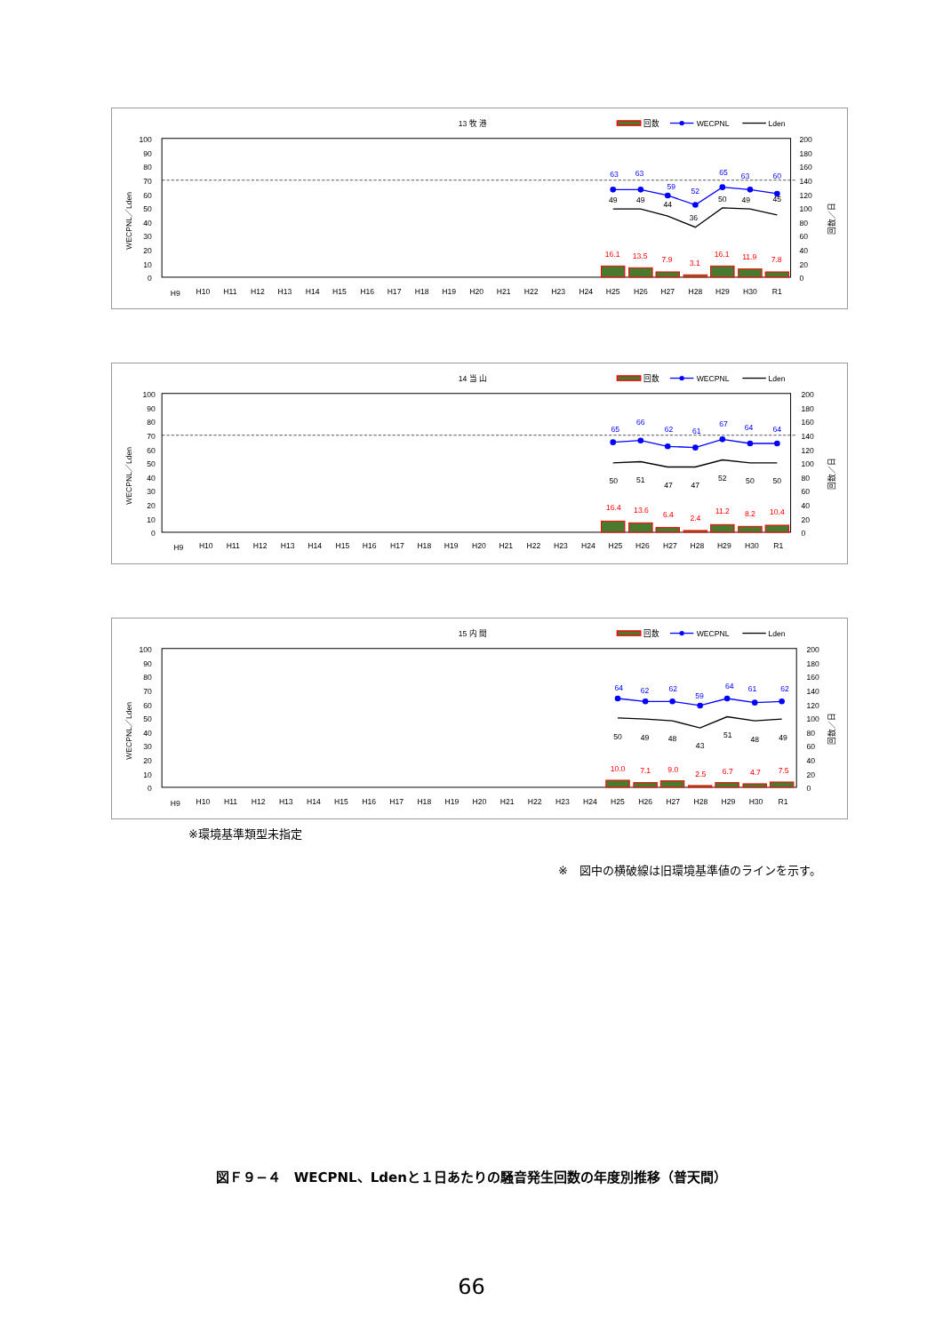13 牧 港
回数
WECPNL
Lden
100
90
80
70
60
50
40
30
20
10
0
200
180
160
140
120
100
80
60
40
20
0
WECPNL／Lden
回数／日
63
63
59
52
65
63
60
49
49
44
36
50
49
45
16.1
13.5
7.9
3.1
16.1
11.9
7.8
H9
H10
H11
H12
H13
H14
H15
H16
H17
H18
H19
H20
H21
H22
H23
H24
H25
H26
H27
H28
H29
H30
R1
14 当 山
回数
WECPNL
Lden
100
90
80
70
60
50
40
30
20
10
0
200
180
160
140
120
100
80
60
40
20
0
WECPNL／Lden
回数／日
65
66
62
61
67
64
64
50
51
47
47
52
50
50
16.4
13.6
6.4
2.4
11.2
8.2
10.4
H9
H10
H11
H12
H13
H14
H15
H16
H17
H18
H19
H20
H21
H22
H23
H24
H25
H26
H27
H28
H29
H30
R1
15 内 間
回数
WECPNL
Lden
100
90
80
70
60
50
40
30
20
10
0
200
180
160
140
120
100
80
60
40
20
0
WECPNL／Lden
回数／日
64
62
62
59
64
61
62
50
49
48
43
51
48
49
10.0
7.1
9.0
2.5
6.7
4.7
7.5
H9
H10
H11
H12
H13
H14
H15
H16
H17
H18
H19
H20
H21
H22
H23
H24
H25
H26
H27
H28
H29
H30
R1
※環境基準類型未指定
※　図中の横破線は旧環境基準値のラインを示す。
図Ｆ９−４　WECPNL、Ldenと１日あたりの騒音発生回数の年度別推移（普天間）
66